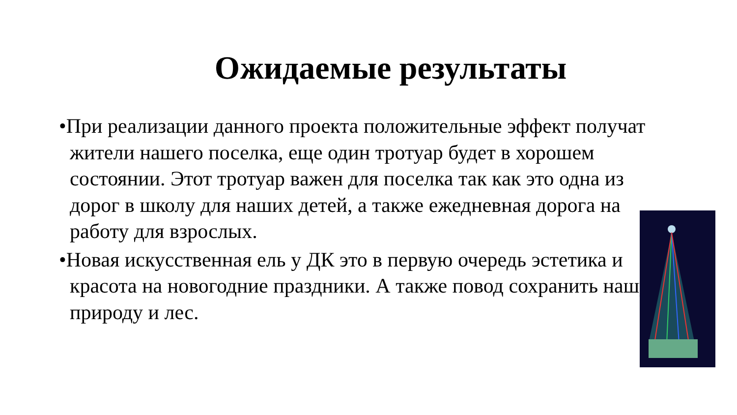Ожидаемые результаты
•При реализации данного проекта положительные эффект получат жители нашего поселка, еще один тротуар будет в хорошем состоянии. Этот тротуар важен для поселка так как это одна из дорог в школу для наших детей, а также ежедневная дорога на работу для взрослых.
•Новая искусственная ель у ДК это в первую очередь эстетика и красота на новогодние праздники. А также повод сохранить нашу природу и лес.